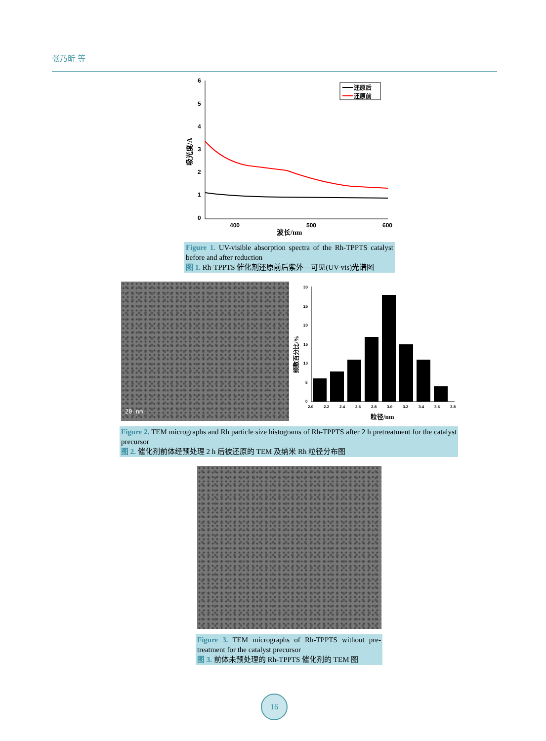张乃昕 等
6
5
4
3
2
1
0
400
500
600
波长/nm
吸光度/A
还原后
还原前
Figure 1. UV-visible absorption spectra of the Rh-TPPTS catalyst before and after reduction
图 1. Rh-TPPTS 催化剂还原前后紫外－可见(UV-vis)光谱图
20 nm
30
25
20
15
10
5
0
2.0
2.2
2.4
2.6
2.8
3.0
3.2
3.4
3.6
3.8
粒径/nm
频数百分比/%
Figure 2. TEM micrographs and Rh particle size histograms of Rh-TPPTS after 2 h pretreatment for the catalyst precursor
图 2. 催化剂前体经预处理 2 h 后被还原的 TEM 及纳米 Rh 粒径分布图
Figure 3. TEM micrographs of Rh-TPPTS without pre-treatment for the catalyst precursor
图 3. 前体未预处理的 Rh-TPPTS 催化剂的 TEM 图
16